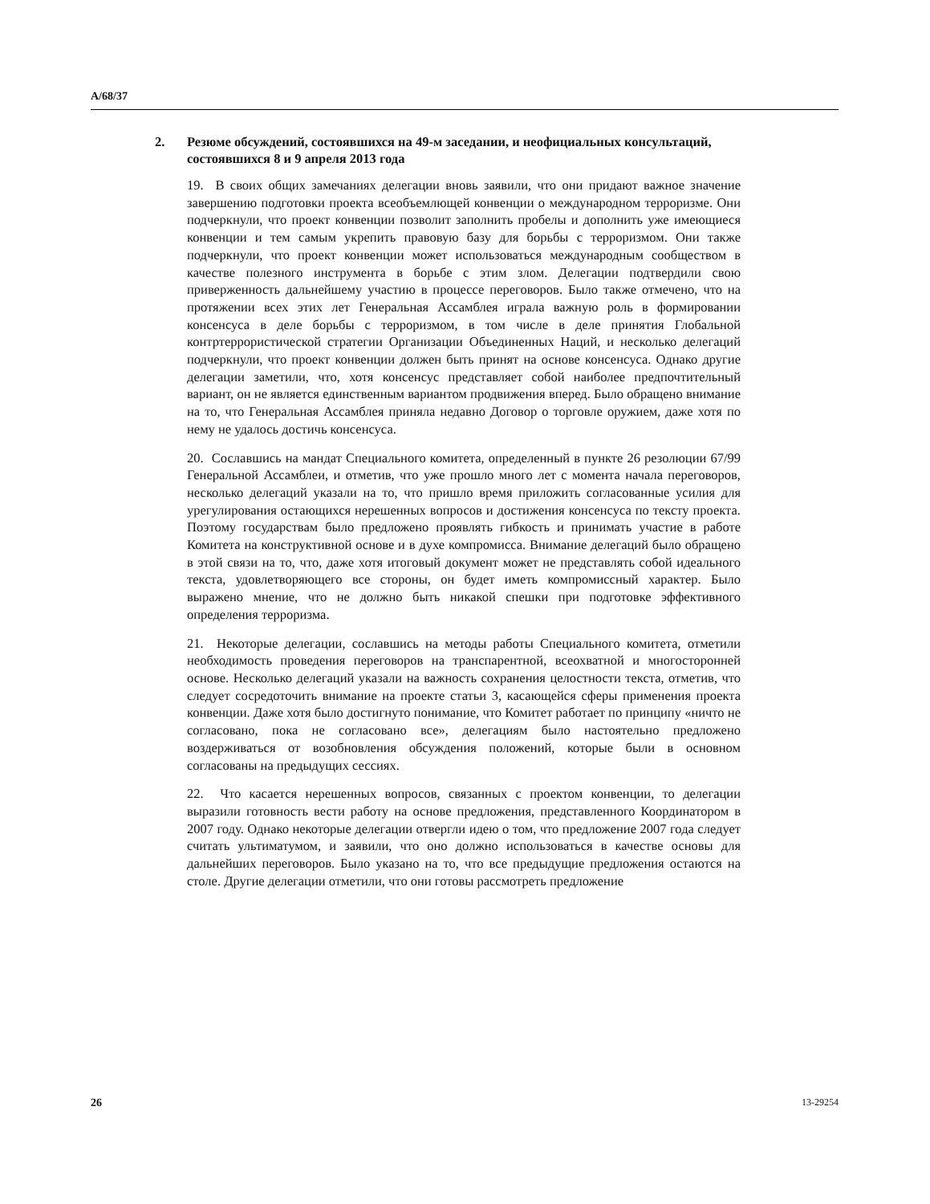A/68/37
2. Резюме обсуждений, состоявшихся на 49-м заседании, и неофициальных консультаций, состоявшихся 8 и 9 апреля 2013 года
19. В своих общих замечаниях делегации вновь заявили, что они придают важное значение завершению подготовки проекта всеобъемлющей конвенции о международном терроризме. Они подчеркнули, что проект конвенции позволит заполнить пробелы и дополнить уже имеющиеся конвенции и тем самым укрепить правовую базу для борьбы с терроризмом. Они также подчеркнули, что проект конвенции может использоваться международным сообществом в качестве полезного инструмента в борьбе с этим злом. Делегации подтвердили свою приверженность дальнейшему участию в процессе переговоров. Было также отмечено, что на протяжении всех этих лет Генеральная Ассамблея играла важную роль в формировании консенсуса в деле борьбы с терроризмом, в том числе в деле принятия Глобальной контртеррористической стратегии Организации Объединенных Наций, и несколько делегаций подчеркнули, что проект конвенции должен быть принят на основе консенсуса. Однако другие делегации заметили, что, хотя консенсус представляет собой наиболее предпочтительный вариант, он не является единственным вариантом продвижения вперед. Было обращено внимание на то, что Генеральная Ассамблея приняла недавно Договор о торговле оружием, даже хотя по нему не удалось достичь консенсуса.
20. Сославшись на мандат Специального комитета, определенный в пункте 26 резолюции 67/99 Генеральной Ассамблеи, и отметив, что уже прошло много лет с момента начала переговоров, несколько делегаций указали на то, что пришло время приложить согласованные усилия для урегулирования остающихся нерешенных вопросов и достижения консенсуса по тексту проекта. Поэтому государствам было предложено проявлять гибкость и принимать участие в работе Комитета на конструктивной основе и в духе компромисса. Внимание делегаций было обращено в этой связи на то, что, даже хотя итоговый документ может не представлять собой идеального текста, удовлетворяющего все стороны, он будет иметь компромиссный характер. Было выражено мнение, что не должно быть никакой спешки при подготовке эффективного определения терроризма.
21. Некоторые делегации, сославшись на методы работы Специального комитета, отметили необходимость проведения переговоров на транспарентной, всеохватной и многосторонней основе. Несколько делегаций указали на важность сохранения целостности текста, отметив, что следует сосредоточить внимание на проекте статьи 3, касающейся сферы применения проекта конвенции. Даже хотя было достигнуто понимание, что Комитет работает по принципу «ничто не согласовано, пока не согласовано все», делегациям было настоятельно предложено воздерживаться от возобновления обсуждения положений, которые были в основном согласованы на предыдущих сессиях.
22. Что касается нерешенных вопросов, связанных с проектом конвенции, то делегации выразили готовность вести работу на основе предложения, представленного Координатором в 2007 году. Однако некоторые делегации отвергли идею о том, что предложение 2007 года следует считать ультиматумом, и заявили, что оно должно использоваться в качестве основы для дальнейших переговоров. Было указано на то, что все предыдущие предложения остаются на столе. Другие делегации отметили, что они готовы рассмотреть предложение
26 13-29254